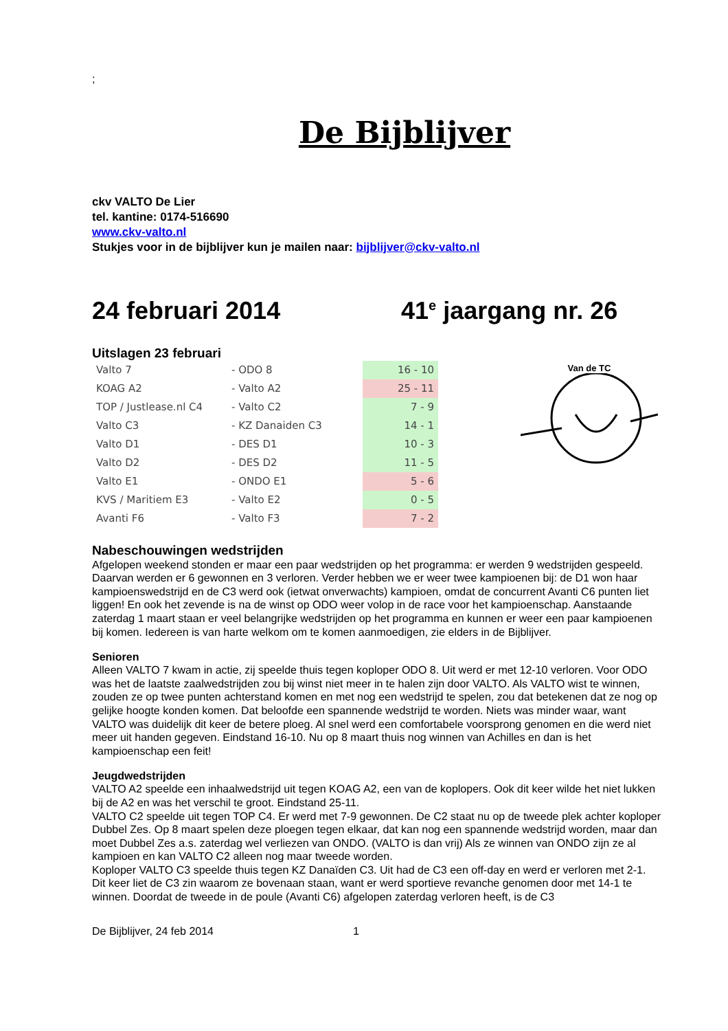;
De Bijblijver
ckv VALTO De Lier
tel. kantine: 0174-516690
www.ckv-valto.nl
Stukjes voor in de bijblijver kun je mailen naar: bijblijver@ckv-valto.nl
24 februari 2014 41<sup>e</sup> jaargang nr. 26
Uitslagen 23 februari
| Valto 7 | - ODO 8 | 16 - 10 |
| KOAG A2 | - Valto A2 | 25 - 11 |
| TOP / Justlease.nl C4 | - Valto C2 | 7 - 9 |
| Valto C3 | - KZ Danaiden C3 | 14 - 1 |
| Valto D1 | - DES D1 | 10 - 3 |
| Valto D2 | - DES D2 | 11 - 5 |
| Valto E1 | - ONDO E1 | 5 - 6 |
| KVS / Maritiem E3 | - Valto E2 | 0 - 5 |
| Avanti F6 | - Valto F3 | 7 - 2 |
Van de TC
Nabeschouwingen wedstrijden
Afgelopen weekend stonden er maar een paar wedstrijden op het programma: er werden 9 wedstrijden gespeeld. Daarvan werden er 6 gewonnen en 3 verloren. Verder hebben we er weer twee kampioenen bij: de D1 won haar kampioenswedstrijd en de C3 werd ook (ietwat onverwachts) kampioen, omdat de concurrent Avanti C6 punten liet liggen! En ook het zevende is na de winst op ODO weer volop in de race voor het kampioenschap. Aanstaande zaterdag 1 maart staan er veel belangrijke wedstrijden op het programma en kunnen er weer een paar kampioenen bij komen. Iedereen is van harte welkom om te komen aanmoedigen, zie elders in de Bijblijver.
Senioren
Alleen VALTO 7 kwam in actie, zij speelde thuis tegen koploper ODO 8. Uit werd er met 12-10 verloren. Voor ODO was het de laatste zaalwedstrijden zou bij winst niet meer in te halen zijn door VALTO. Als VALTO wist te winnen, zouden ze op twee punten achterstand komen en met nog een wedstrijd te spelen, zou dat betekenen dat ze nog op gelijke hoogte konden komen. Dat beloofde een spannende wedstrijd te worden. Niets was minder waar, want VALTO was duidelijk dit keer de betere ploeg. Al snel werd een comfortabele voorsprong genomen en die werd niet meer uit handen gegeven. Eindstand 16-10. Nu op 8 maart thuis nog winnen van Achilles en dan is het kampioenschap een feit!
Jeugdwedstrijden
VALTO A2 speelde een inhaalwedstrijd uit tegen KOAG A2, een van de koplopers. Ook dit keer wilde het niet lukken bij de A2 en was het verschil te groot. Eindstand 25-11.
VALTO C2 speelde uit tegen TOP C4. Er werd met 7-9 gewonnen. De C2 staat nu op de tweede plek achter koploper Dubbel Zes. Op 8 maart spelen deze ploegen tegen elkaar, dat kan nog een spannende wedstrijd worden, maar dan moet Dubbel Zes a.s. zaterdag wel verliezen van ONDO. (VALTO is dan vrij) Als ze winnen van ONDO zijn ze al kampioen en kan VALTO C2 alleen nog maar tweede worden.
Koploper VALTO C3 speelde thuis tegen KZ Danaïden C3. Uit had de C3 een off-day en werd er verloren met 2-1. Dit keer liet de C3 zin waarom ze bovenaan staan, want er werd sportieve revanche genomen door met 14-1 te winnen. Doordat de tweede in de poule (Avanti C6) afgelopen zaterdag verloren heeft, is de C3
De Bijblijver, 24 feb 2014 1